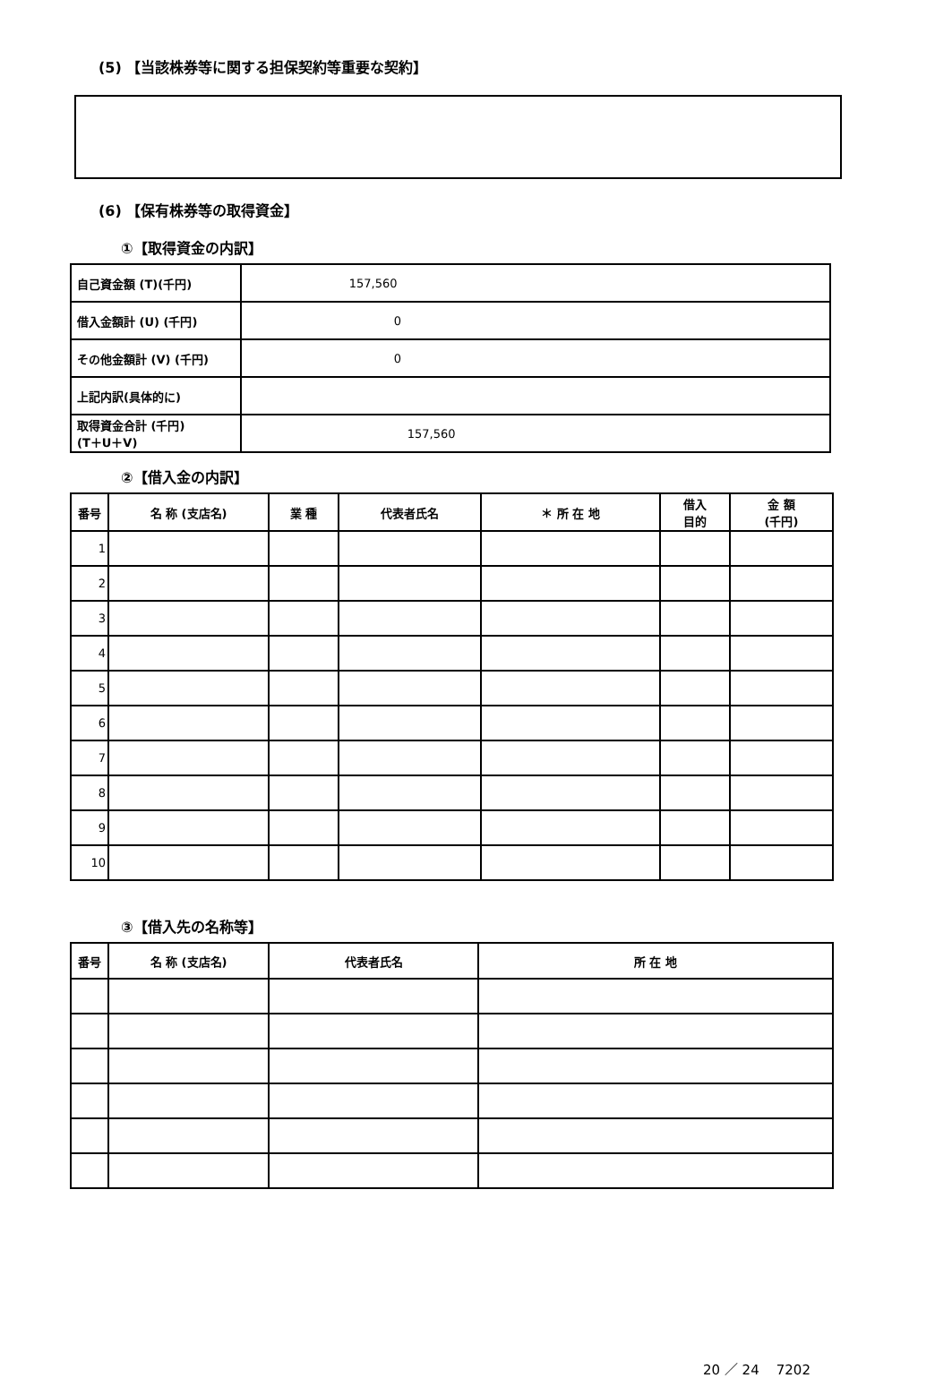(5) 【当該株券等に関する担保契約等重要な契約】
(6) 【保有株券等の取得資金】
①【取得資金の内訳】
| 自己資金額 (T)(千円) | 157,560 |
| 借入金額計 (U) (千円) | 0 |
| その他金額計 (V) (千円) | 0 |
| 上記内訳(具体的に) | |
| 取得資金合計 (千円) (T＋U＋V) | 157,560 |
②【借入金の内訳】
| 番号 | 名 称 (支店名) | 業 種 | 代表者氏名 | ＊ 所 在 地 | 借入 目的 | 金 額 (千円) |
| --- | --- | --- | --- | --- | --- | --- |
| 1 | | | | | | |
| 2 | | | | | | |
| 3 | | | | | | |
| 4 | | | | | | |
| 5 | | | | | | |
| 6 | | | | | | |
| 7 | | | | | | |
| 8 | | | | | | |
| 9 | | | | | | |
| 10 | | | | | | |
③【借入先の名称等】
| 番号 | 名 称 (支店名) | 代表者氏名 | 所 在 地 |
| --- | --- | --- | --- |
20 ／ 24 7202